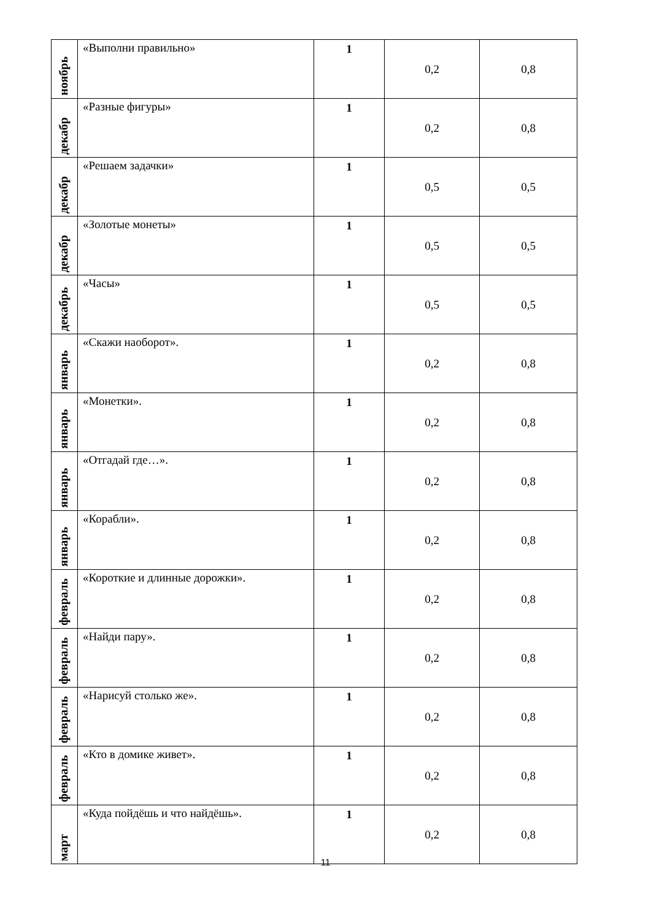| ноябрь | «Выполни правильно» | 1 | 0,2 | 0,8 |
| декабр | «Разные фигуры» | 1 | 0,2 | 0,8 |
| декабр | «Решаем задачки» | 1 | 0,5 | 0,5 |
| декабр | «Золотые монеты» | 1 | 0,5 | 0,5 |
| декабрь | «Часы» | 1 | 0,5 | 0,5 |
| январь | «Скажи наоборот». | 1 | 0,2 | 0,8 |
| январь | «Монетки». | 1 | 0,2 | 0,8 |
| январь | «Отгадай где…». | 1 | 0,2 | 0,8 |
| январь | «Корабли». | 1 | 0,2 | 0,8 |
| февраль | «Короткие и длинные дорожки». | 1 | 0,2 | 0,8 |
| февраль | «Найди пару». | 1 | 0,2 | 0,8 |
| февраль | «Нарисуй столько же». | 1 | 0,2 | 0,8 |
| февраль | «Кто в домике живет». | 1 | 0,2 | 0,8 |
| март | «Куда пойдёшь и что найдёшь». | 1 | 0,2 | 0,8 |
11